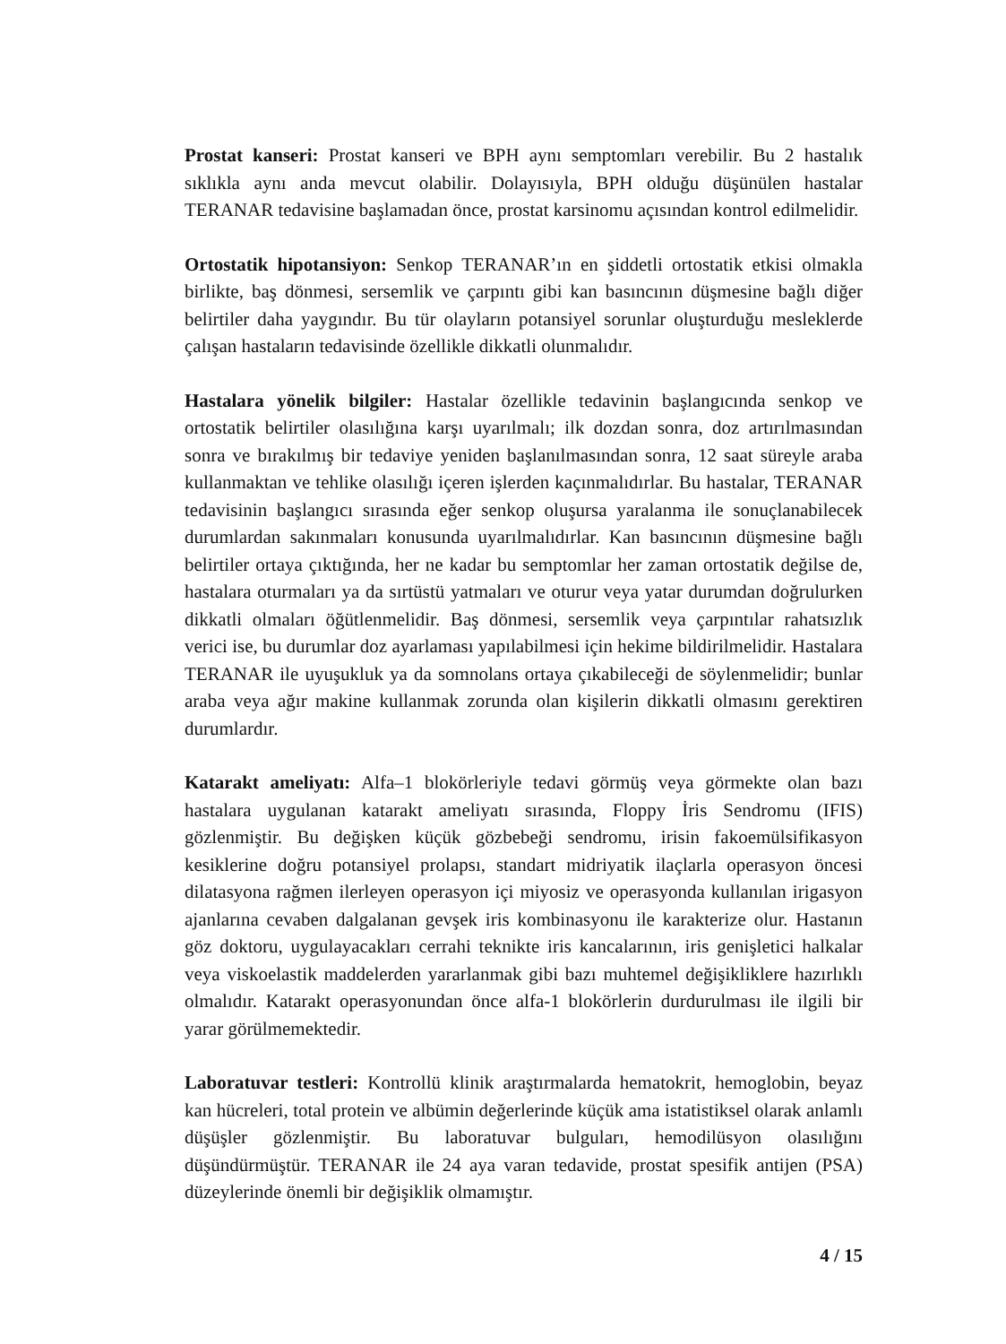Prostat kanseri: Prostat kanseri ve BPH aynı semptomları verebilir. Bu 2 hastalık sıklıkla aynı anda mevcut olabilir. Dolayısıyla, BPH olduğu düşünülen hastalar TERANAR tedavisine başlamadan önce, prostat karsinomu açısından kontrol edilmelidir.
Ortostatik hipotansiyon: Senkop TERANAR’ın en şiddetli ortostatik etkisi olmakla birlikte, baş dönmesi, sersemlik ve çarpıntı gibi kan basıncının düşmesine bağlı diğer belirtiler daha yaygındır. Bu tür olayların potansiyel sorunlar oluşturduğu mesleklerde çalışan hastaların tedavisinde özellikle dikkatli olunmalıdır.
Hastalara yönelik bilgiler: Hastalar özellikle tedavinin başlangıcında senkop ve ortostatik belirtiler olasılığına karşı uyarılmalı; ilk dozdan sonra, doz artırılmasından sonra ve bırakılmış bir tedaviye yeniden başlanılmasından sonra, 12 saat süreyle araba kullanmaktan ve tehlike olasılığı içeren işlerden kaçınmalıdırlar. Bu hastalar, TERANAR tedavisinin başlangıcı sırasında eğer senkop oluşursa yaralanma ile sonuçlanabilecek durumlardan sakınmaları konusunda uyarılmalıdırlar. Kan basıncının düşmesine bağlı belirtiler ortaya çıktığında, her ne kadar bu semptomlar her zaman ortostatik değilse de, hastalara oturmaları ya da sırtüstü yatmaları ve oturur veya yatar durumdan doğrulurken dikkatli olmaları öğütlenmelidir. Baş dönmesi, sersemlik veya çarpıntılar rahatsızlık verici ise, bu durumlar doz ayarlaması yapılabilmesi için hekime bildirilmelidir. Hastalara TERANAR ile uyuşukluk ya da somnolans ortaya çıkabileceği de söylenmelidir; bunlar araba veya ağır makine kullanmak zorunda olan kişilerin dikkatli olmasını gerektiren durumlardır.
Katarakt ameliyatı: Alfa–1 blokörleriyle tedavi görmüş veya görmekte olan bazı hastalara uygulanan katarakt ameliyatı sırasında, Floppy İris Sendromu (IFIS) gözlenmiştir. Bu değişken küçük gözbebeği sendromu, irisin fakoemülsifikasyon kesiklerine doğru potansiyel prolapsı, standart midriyatik ilaçlarla operasyon öncesi dilatasyona rağmen ilerleyen operasyon içi miyosiz ve operasyonda kullanılan irigasyon ajanlarına cevaben dalgalanan gevşek iris kombinasyonu ile karakterize olur. Hastanın göz doktoru, uygulayacakları cerrahi teknikte iris kancalarının, iris genişletici halkalar veya viskoelastik maddelerden yararlanmak gibi bazı muhtemel değişikliklere hazırlıklı olmalıdır. Katarakt operasyonundan önce alfa-1 blokörlerin durdurulması ile ilgili bir yarar görülmemektedir.
Laboratuvar testleri: Kontrollü klinik araştırmalarda hematokrit, hemoglobin, beyaz kan hücreleri, total protein ve albümin değerlerinde küçük ama istatistiksel olarak anlamlı düşüşler gözlenmiştir. Bu laboratuvar bulguları, hemodilüsyon olasılığını düşündürmüştür. TERANAR ile 24 aya varan tedavide, prostat spesifik antijen (PSA) düzeylerinde önemli bir değişiklik olmamıştır.
4 / 15